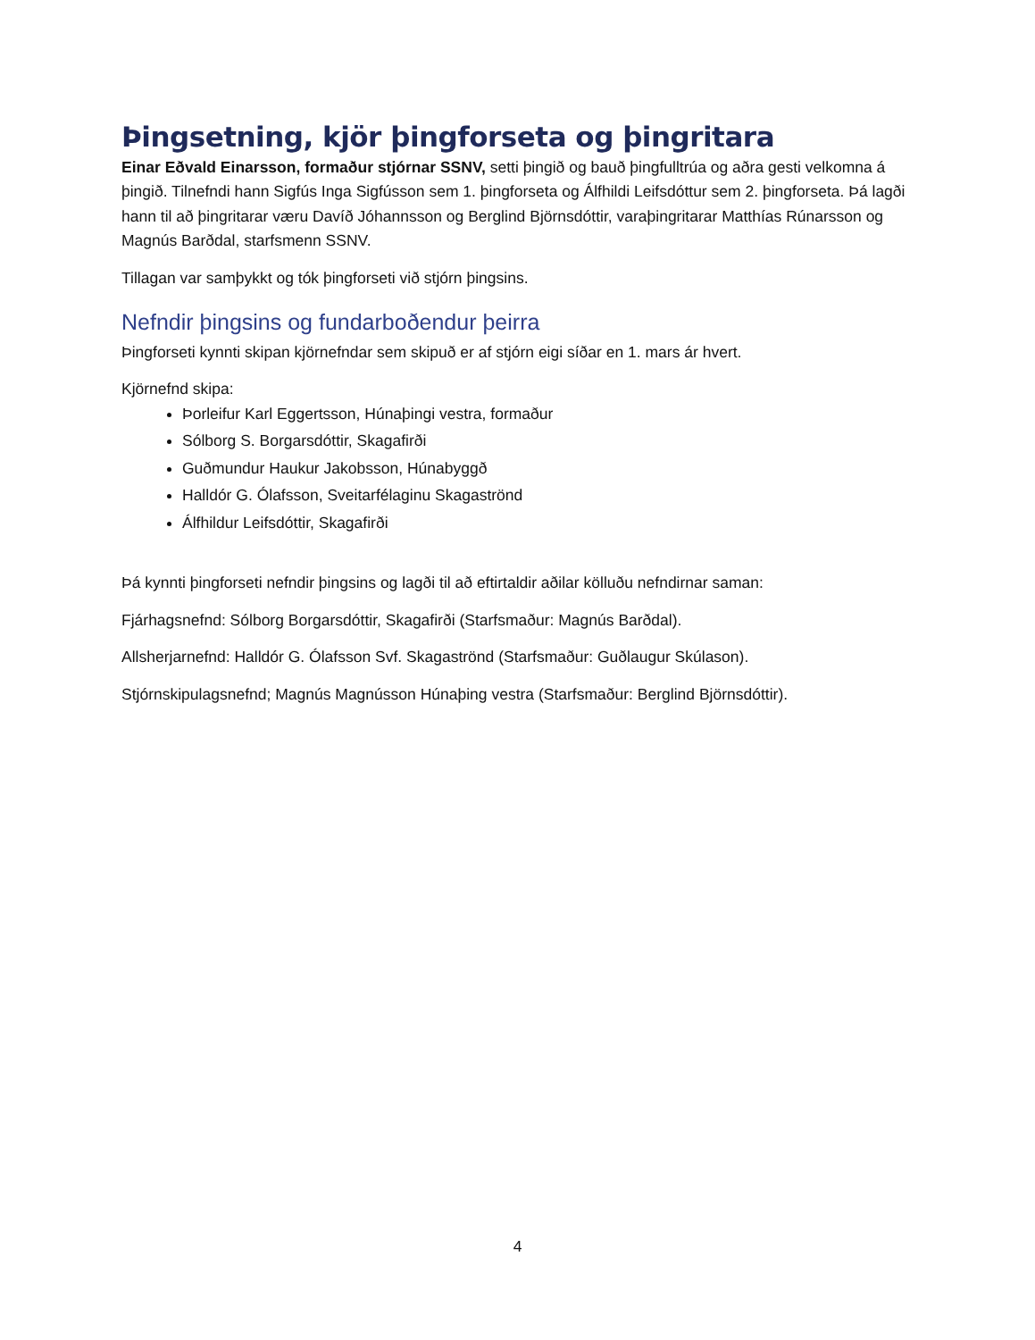Þingsetning, kjör þingforseta og þingritara
Einar Eðvald Einarsson, formaður stjórnar SSNV, setti þingið og bauð þingfulltrúa og aðra gesti velkomna á þingið. Tilnefndi hann Sigfús Inga Sigfússon sem 1. þingforseta og Álfhildi Leifsdóttur sem 2. þingforseta. Þá lagði hann til að þingritarar væru Davíð Jóhannsson og Berglind Björnsdóttir, varaþingritarar Matthías Rúnarsson og Magnús Barðdal, starfsmenn SSNV.
Tillagan var samþykkt og tók þingforseti við stjórn þingsins.
Nefndir þingsins og fundarboðendur þeirra
Þingforseti kynnti skipan kjörnefndar sem skipuð er af stjórn eigi síðar en 1. mars ár hvert.
Kjörnefnd skipa:
Þorleifur Karl Eggertsson, Húnaþingi vestra, formaður
Sólborg S. Borgarsdóttir, Skagafirði
Guðmundur Haukur Jakobsson, Húnabyggð
Halldór G. Ólafsson, Sveitarfélaginu Skagaströnd
Álfhildur Leifsdóttir, Skagafirði
Þá kynnti þingforseti nefndir þingsins og lagði til að eftirtaldir aðilar kölluðu nefndirnar saman:
Fjárhagsnefnd: Sólborg Borgarsdóttir, Skagafirði (Starfsmaður: Magnús Barðdal).
Allsherjarnefnd: Halldór G. Ólafsson Svf. Skagaströnd (Starfsmaður: Guðlaugur Skúlason).
Stjórnskipulagsnefnd; Magnús Magnússon Húnaþing vestra (Starfsmaður: Berglind Björnsdóttir).
4